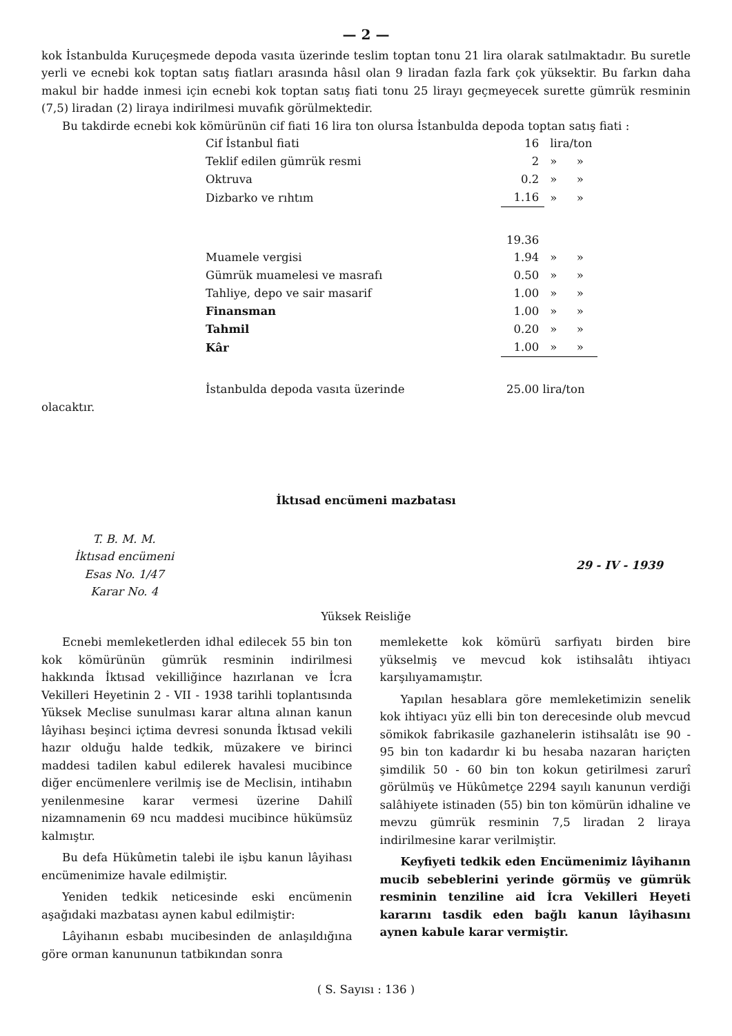— 2 —
kok İstanbulda Kuruçeşmede depoda vasıta üzerinde teslim toptan tonu 21 lira olarak satılmaktadır. Bu suretle yerli ve ecnebi kok toptan satış fiatları arasında hâsıl olan 9 liradan fazla fark çok yüksektir. Bu farkın daha makul bir hadde inmesi için ecnebi kok toptan satış fiati tonu 25 lirayı geçmeyecek surette gümrük resminin (7,5) liradan (2) liraya indirilmesi muvafık görülmektedir.
Bu takdirde ecnebi kok kömürünün cif fiati 16 lira ton olursa İstanbulda depoda toptan satış fiati :
| Cif İstanbul fiati | 16 | lira/ton | |
| Teklif edilen gümrük resmi | 2 | » | » |
| Oktruva | 0.2 | » | » |
| Dizbarko ve rıhtım | 1.16 | » | » |
| | 19.36 | | |
| Muamele vergisi | 1.94 | » | » |
| Gümrük muamelesi ve masrafı | 0.50 | » | » |
| Tahliye, depo ve sair masarif | 1.00 | » | » |
| Finansman | 1.00 | » | » |
| Tahmil | 0.20 | » | » |
| Kâr | 1.00 | » | » |
| İstanbulda depoda vasıta üzerinde | 25.00 lira/ton | | |
olacaktır.
İktısad encümeni mazbatası
T. B. M. M.
İktısad encümeni
Esas No. 1/47
Karar No. 4
29 - IV - 1939
Yüksek Reisliğe
Ecnebi memleketlerden idhal edilecek 55 bin ton kok kömürünün gümrük resminin indirilmesi hakkında İktısad vekilliğince hazırlanan ve İcra Vekilleri Heyetinin 2 - VII - 1938 tarihli toplantısında Yüksek Meclise sunulması karar altına alınan kanun lâyihası beşinci içtima devresi sonunda İktısad vekili hazır olduğu halde tedkik, müzakere ve birinci maddesi tadilen kabul edilerek havalesi mucibince diğer encümenlere verilmiş ise de Meclisin, intihabın yenilenmesine karar vermesi üzerine Dahilî nizamnamenin 69 ncu maddesi mucibince hükümsüz kalmıştır.
Bu defa Hükûmetin talebi ile işbu kanun lâyihası encümenimize havale edilmiştir.
Yeniden tedkik neticesinde eski encümenin aşağıdaki mazbatası aynen kabul edilmiştir:
Lâyihanın esbabı mucibesinden de anlaşıldığına göre orman kanununun tatbikından sonra
memlekette kok kömürü sarfiyatı birden bire yükselmiş ve mevcud kok istihsalâtı ihtiyacı karşılıyamamıştır.
Yapılan hesablara göre memleketimizin senelik kok ihtiyacı yüz elli bin ton derecesinde olub mevcud sömikok fabrikasile gazhanelerin istihsalâtı ise 90 - 95 bin ton kadardır ki bu hesaba nazaran hariçten şimdilik 50 - 60 bin ton kokun getirilmesi zarurî görülmüş ve Hükûmetçe 2294 sayılı kanunun verdiği salâhiyete istinaden (55) bin ton kömürün idhaline ve mevzu gümrük resminin 7,5 liradan 2 liraya indirilmesine karar verilmiştir.
Keyfiyeti tedkik eden Encümenimiz lâyihanın mucib sebeblerini yerinde görmüş ve gümrük resminin tenziline aid İcra Vekilleri Heyeti kararını tasdik eden bağlı kanun lâyihasını aynen kabule karar vermiştir.
( S. Sayısı : 136 )